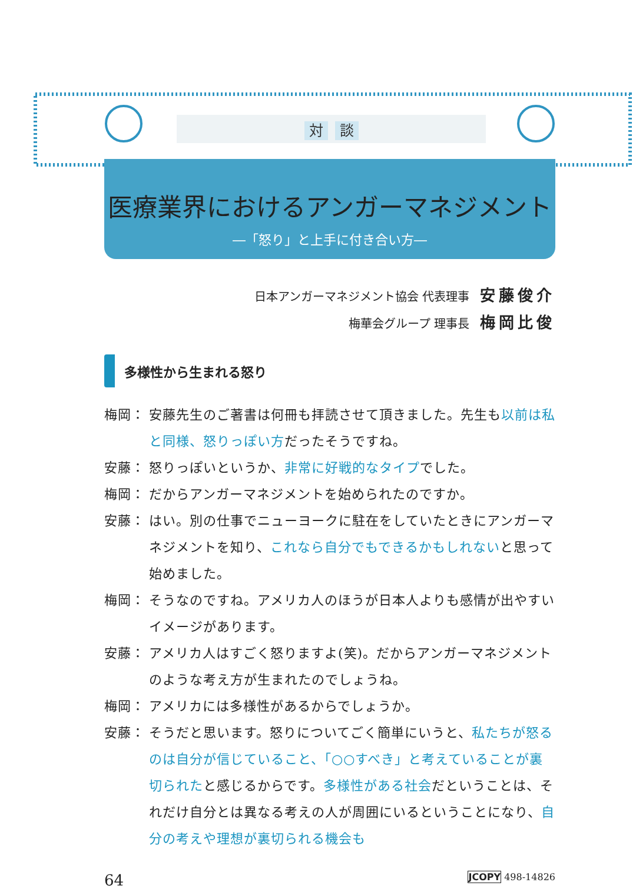対 談
医療業界におけるアンガーマネジメント
―「怒り」と上手に付き合い方―
日本アンガーマネジメント協会 代表理事 安藤俊介
梅華会グループ 理事長 梅岡比俊
多様性から生まれる怒り
梅岡： 安藤先生のご著書は何冊も拝読させて頂きました。先生も以前は私と同様、怒りっぽい方だったそうですね。
安藤： 怒りっぽいというか、非常に好戦的なタイプでした。
梅岡： だからアンガーマネジメントを始められたのですか。
安藤： はい。別の仕事でニューヨークに駐在をしていたときにアンガーマネジメントを知り、これなら自分でもできるかもしれないと思って始めました。
梅岡： そうなのですね。アメリカ人のほうが日本人よりも感情が出やすいイメージがあります。
安藤： アメリカ人はすごく怒りますよ(笑)。だからアンガーマネジメントのような考え方が生まれたのでしょうね。
梅岡： アメリカには多様性があるからでしょうか。
安藤： そうだと思います。怒りについてごく簡単にいうと、私たちが怒るのは自分が信じていること、「○○すべき」と考えていることが裏切られたと感じるからです。多様性がある社会だということは、それだけ自分とは異なる考えの人が周囲にいるということになり、自分の考えや理想が裏切られる機会も
64 JCOPY 498-14826